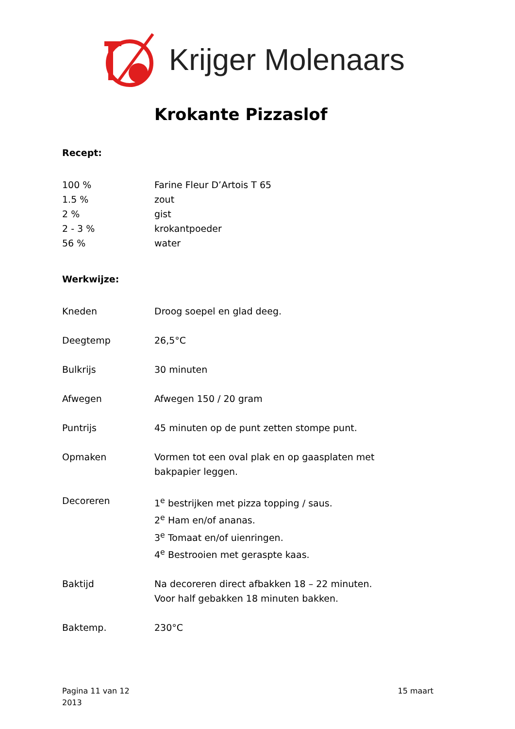Krijger Molenaars
Krokante Pizzaslof
Recept:
| 100 % | Farine Fleur D’Artois T 65 |
| 1.5 % | zout |
| 2 % | gist |
| 2 - 3 % | krokantpoeder |
| 56 % | water |
Werkwijze:
| Kneden | Droog soepel en glad deeg. |
| Deegtemp | 26,5°C |
| Bulkrijs | 30 minuten |
| Afwegen | Afwegen 150 / 20 gram |
| Puntrijs | 45 minuten op de punt zetten stompe punt. |
| Opmaken | Vormen tot een oval plak en op gaasplaten met bakpapier leggen. |
| Decoreren | 1<sup>e</sup> bestrijken met pizza topping / saus. 2<sup>e</sup> Ham en/of ananas. 3<sup>e</sup> Tomaat en/of uienringen. 4<sup>e</sup> Bestrooien met geraspte kaas. |
| Baktijd | Na decoreren direct afbakken 18 – 22 minuten. Voor half gebakken 18 minuten bakken. |
| Baktemp. | 230°C |
Pagina 11 van 12
2013
15 maart